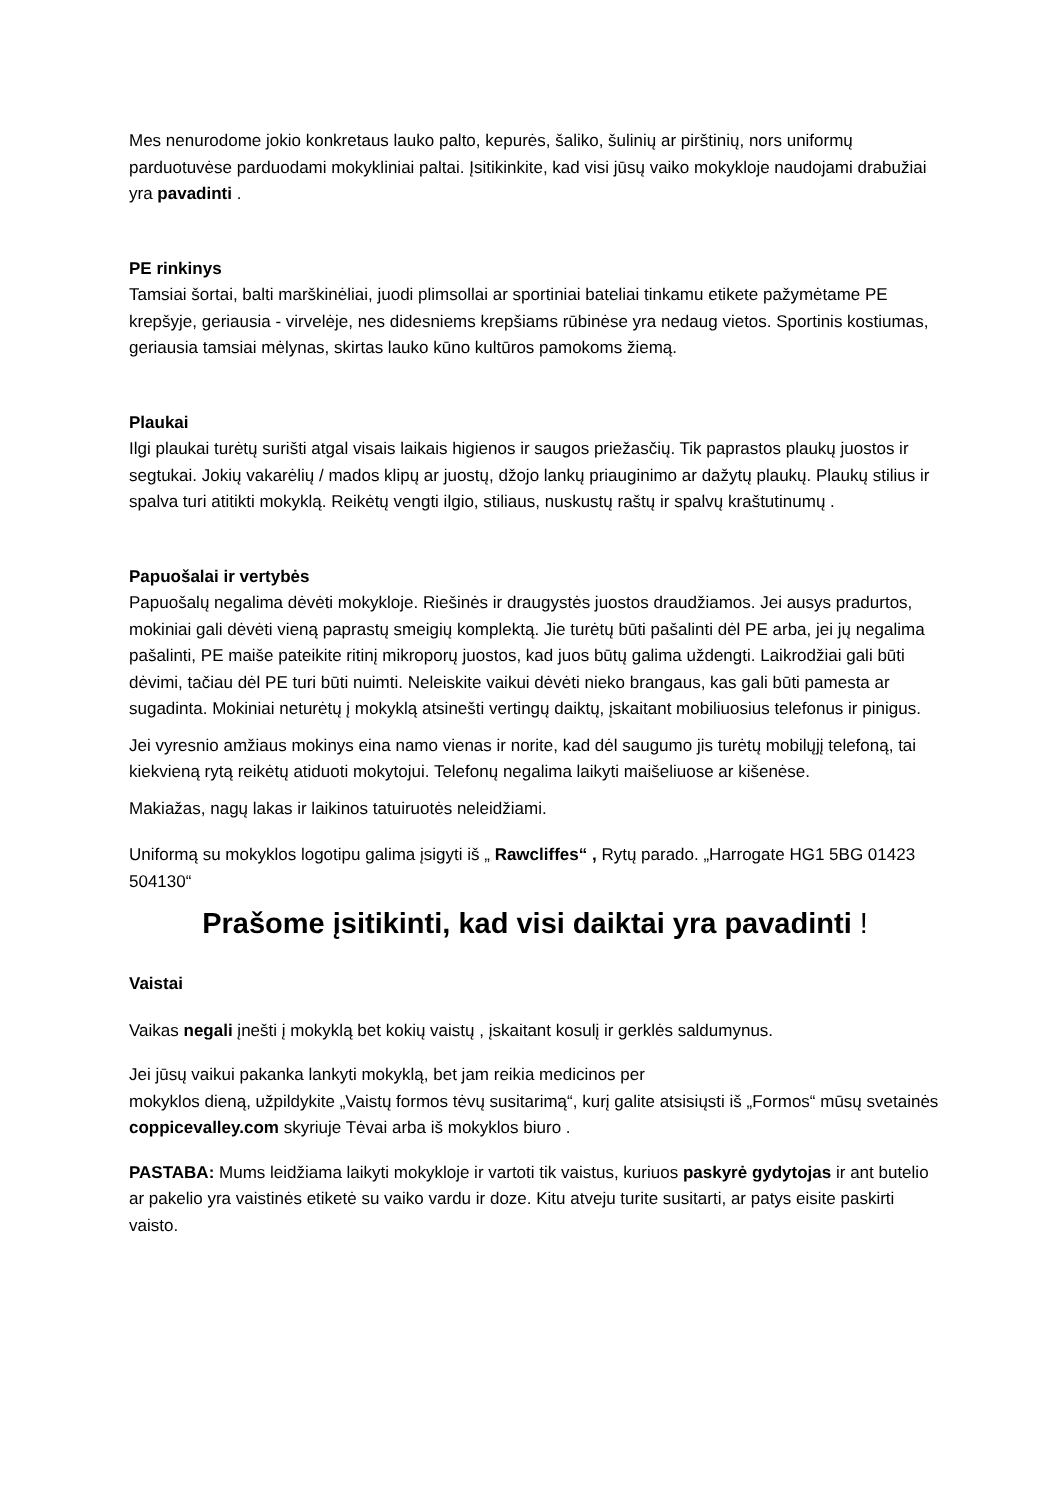Mes nenurodome jokio konkretaus lauko palto, kepurės, šaliko, šulinių ar pirštinių, nors uniformų parduotuvėse parduodami mokykliniai paltai. Įsitikinkite, kad visi jūsų vaiko mokykloje naudojami drabužiai yra pavadinti .
PE rinkinys
Tamsiai šortai, balti marškinėliai, juodi plimsollai ar sportiniai bateliai tinkamu etikete pažymėtame PE krepšyje, geriausia - virvelėje, nes didesniems krepšiams rūbinėse yra nedaug vietos. Sportinis kostiumas, geriausia tamsiai mėlynas, skirtas lauko kūno kultūros pamokoms žiemą.
Plaukai
Ilgi plaukai turėtų surišti atgal visais laikais higienos ir saugos priežasčių. Tik paprastos plaukų juostos ir segtukai. Jokių vakarėlių / mados klipų ar juostų, džojo lankų priauginimo ar dažytų plaukų. Plaukų stilius ir spalva turi atitikti mokyklą. Reikėtų vengti ilgio, stiliaus, nuskustų raštų ir spalvų kraštutinumų .
Papuošalai ir vertybės
Papuošalų negalima dėvėti mokykloje. Riešinės ir draugystės juostos draudžiamos. Jei ausys pradurtos, mokiniai gali dėvėti vieną paprastų smeigių komplektą. Jie turėtų būti pašalinti dėl PE arba, jei jų negalima pašalinti, PE maiše pateikite ritinį mikroporų juostos, kad juos būtų galima uždengti. Laikrodžiai gali būti dėvimi, tačiau dėl PE turi būti nuimti. Neleiskite vaikui dėvėti nieko brangaus, kas gali būti pamesta ar sugadinta. Mokiniai neturėtų į mokyklą atsinešti vertingų daiktų, įskaitant mobiliuosius telefonus ir pinigus.
Jei vyresnio amžiaus mokinys eina namo vienas ir norite, kad dėl saugumo jis turėtų mobilųjį telefoną, tai kiekvieną rytą reikėtų atiduoti mokytojui. Telefonų negalima laikyti maišeliuose ar kišenėse.
Makiažas, nagų lakas ir laikinos tatuiruotės neleidžiami.
Uniformą su mokyklos logotipu galima įsigyti iš „ Rawcliffes“ , Rytų parado. „Harrogate HG1 5BG 01423 504130“
Prašome įsitikinti, kad visi daiktai yra pavadinti !
Vaistai
Vaikas negali įnešti į mokyklą bet kokių vaistų , įskaitant kosulį ir gerklės saldumynus.
Jei jūsų vaikui pakanka lankyti mokyklą, bet jam reikia medicinos per
mokyklos dieną, užpildykite „Vaistų formos tėvų susitarimą“, kurį galite atsisiųsti iš „Formos“ mūsų svetainės coppicevalley.com skyriuje Tėvai arba iš mokyklos biuro .
PASTABA: Mums leidžiama laikyti mokykloje ir vartoti tik vaistus, kuriuos paskyrė gydytojas ir ant butelio ar pakelio yra vaistinės etiketė su vaiko vardu ir doze. Kitu atveju turite susitarti, ar patys eisite paskirti vaisto.